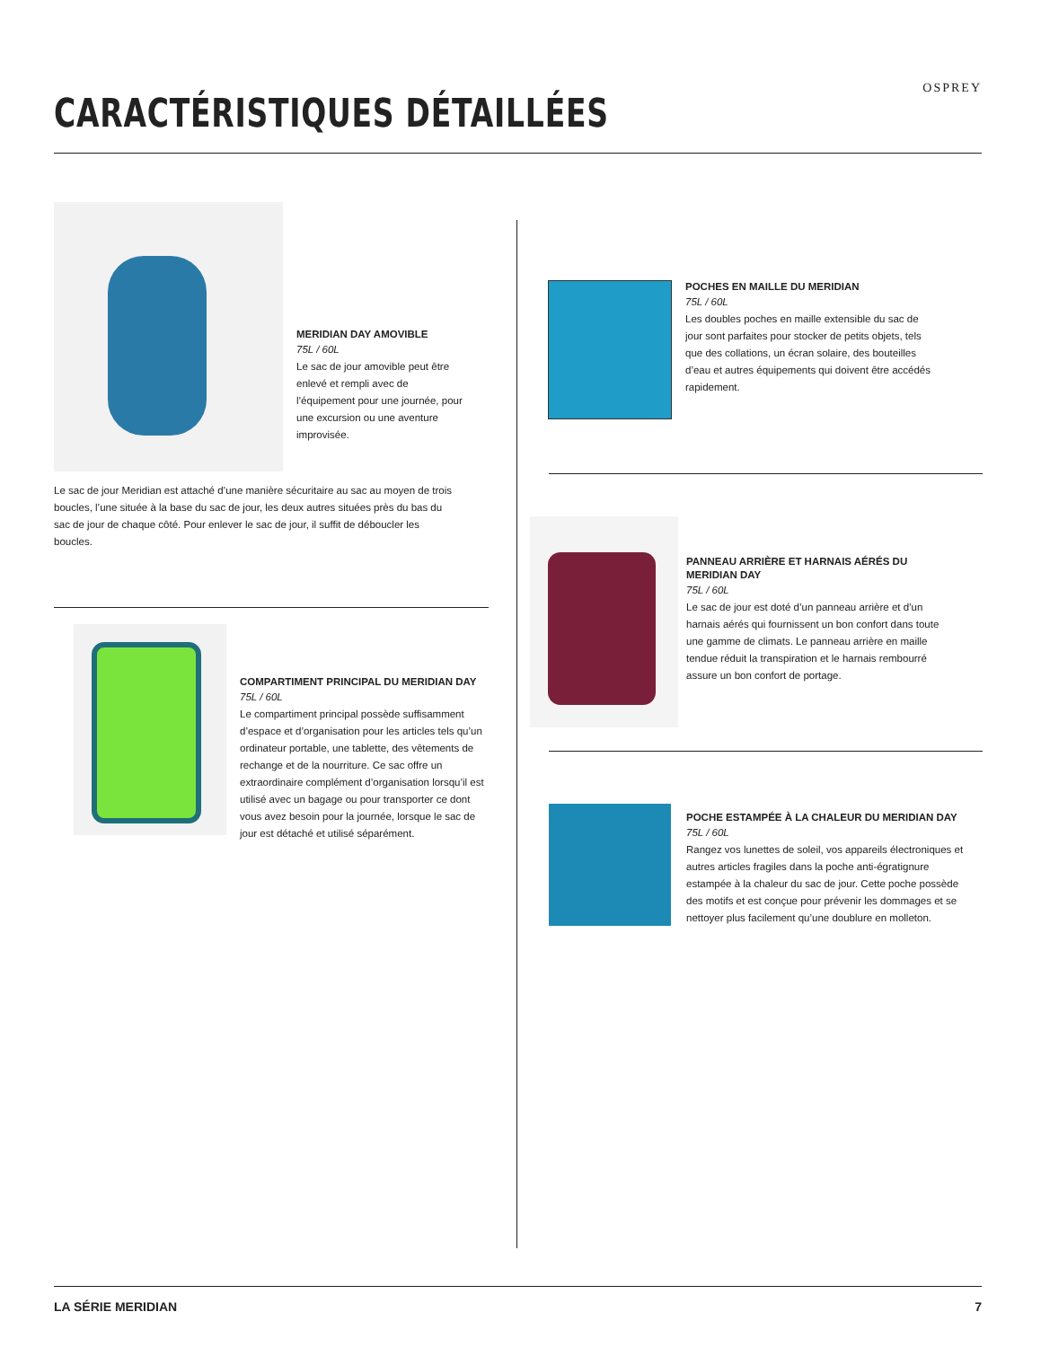CARACTÉRISTIQUES DÉTAILLÉES
OSPREY
MERIDIAN DAY AMOVIBLE
75L / 60L
Le sac de jour amovible peut être enlevé et rempli avec de l’équipement pour une journée, pour une excursion ou une aventure improvisée.
Le sac de jour Meridian est attaché d’une manière sécuritaire au sac au moyen de trois boucles, l’une située à la base du sac de jour, les deux autres situées près du bas du sac de jour de chaque côté. Pour enlever le sac de jour, il suffit de déboucler les boucles.
COMPARTIMENT PRINCIPAL DU MERIDIAN DAY
75L / 60L
Le compartiment principal possède suffisamment d’espace et d’organisation pour les articles tels qu’un ordinateur portable, une tablette, des vêtements de rechange et de la nourriture. Ce sac offre un extraordinaire complément d’organisation lorsqu’il est utilisé avec un bagage ou pour transporter ce dont vous avez besoin pour la journée, lorsque le sac de jour est détaché et utilisé séparément.
POCHES EN MAILLE DU MERIDIAN
75L / 60L
Les doubles poches en maille extensible du sac de jour sont parfaites pour stocker de petits objets, tels que des collations, un écran solaire, des bouteilles d’eau et autres équipements qui doivent être accédés rapidement.
PANNEAU ARRIÈRE ET HARNAIS AÉRÉS DU MERIDIAN DAY
75L / 60L
Le sac de jour est doté d’un panneau arrière et d’un harnais aérés qui fournissent un bon confort dans toute une gamme de climats. Le panneau arrière en maille tendue réduit la transpiration et le harnais rembourré assure un bon confort de portage.
POCHE ESTAMPÉE À LA CHALEUR DU MERIDIAN DAY
75L / 60L
Rangez vos lunettes de soleil, vos appareils électroniques et autres articles fragiles dans la poche anti-égratignure estampée à la chaleur du sac de jour. Cette poche possède des motifs et est conçue pour prévenir les dommages et se nettoyer plus facilement qu’une doublure en molleton.
LA SÉRIE MERIDIAN 7